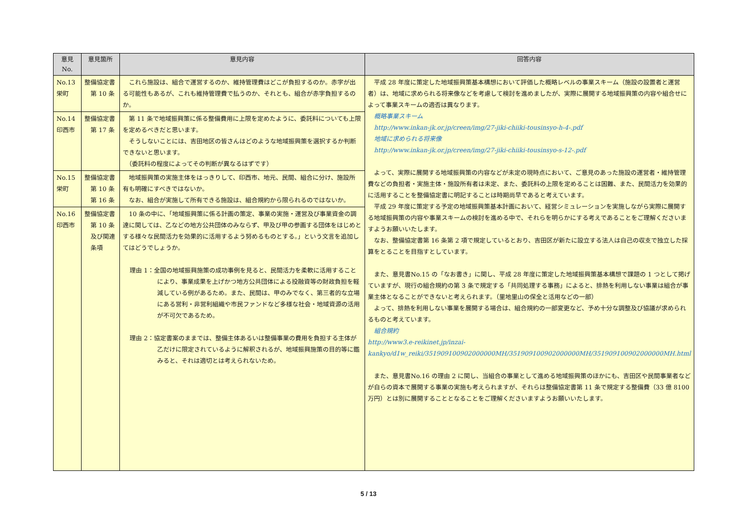| 意見No. | 意見箇所 | 意見内容 | 回答内容 |
| --- | --- | --- | --- |
| No.13 栄町 | 整備協定書 第 10 条 | これら施設は、組合で運営するのか、維持管理費はどこが負担するのか。赤字が出る可能性もあるが、これも維持管理費で払うのか、それとも、組合が赤字負担するのか。 | 平成 28 年度に策定した地域振興策基本構想において評価した概略レベルの事業スキーム（施設の設置者と運営者）は、地域に求められる将来像などを考慮して検討を進めましたが、実際に展開する地域振興策の内容や組合せによって事業スキームの適否は異なります。 概略事業スキーム http://www.inkan-jk.or.jp/creen/img/27-jiki-chiiki-tousinsyo-h-4-.pdf 地域に求められる将来像 http://www.inkan-jk.or.jp/creen/img/27-jiki-chiiki-tousinsyo-s-12-.pdf よって、実際に展開する地域振興策の内容などが未定の現時点において、ご意見のあった施設の運営者・維持管理費などの負担者・実施主体・施設所有者は未定、また、委託料の上限を定めることは困難、また、民間活力を効果的に活用することを整備協定書に明記することは時期尚早であると考えています。 平成 29 年度に策定する予定の地域振興策基本計画において、経営シミュレーションを実施しながら実際に展開する地域振興策の内容や事業スキームの検討を進める中で、それらを明らかにする考えであることをご理解くださいますようお願いいたします。 なお、整備協定書第 16 条第 2 項で規定しているとおり、吉田区が新たに設立する法人は自己の収支で独立した採算をとることを目指すとしています。 また、意見書No.15 の「なお書き」に関し、平成 28 年度に策定した地域振興策基本構想で課題の 1 つとして掲げていますが、現行の組合規約の第 3 条で規定する「共同処理する事務」によると、排熱を利用しない事業は組合が事業主体となることができないと考えられます。（里地里山の保全と活用などの一部） よって、排熱を利用しない事業を展開する場合は、組合規約の一部変更など、予め十分な調整及び協議が求められるものと考えています。 組合規約 http://www3.e-reikinet.jp/inzai-kankyo/d1w_reiki/351909100902000000MH/351909100902000000MH/351909100902000000MH.html また、意見書No.16 の理由 2 に関し、当組合の事業として進める地域振興策のほかにも、吉田区や民間事業者などが自らの資本で展開する事業の実施も考えられますが、それらは整備協定書第 11 条で規定する整備費（33 億 8100 万円）とは別に展開することとなることをご理解くださいますようお願いいたします。 |
| No.14 印西市 | 整備協定書 第 17 条 | 第 11 条で地域振興策に係る整備費用に上限を定めたように、委託料についても上限を定めるべきだと思います。 そうしないことには、吉田地区の皆さんはどのような地域振興策を選択するか判断できないと思います。 （委託料の程度によってその判断が異なるはずです） | |
| No.15 栄町 | 整備協定書 第 10 条 第 16 条 | 地域振興策の実施主体をはっきりして、印西市、地元、民間、組合に分け、施設所有も明確にすべきではないか。 なお、組合が実施して所有できる施設は、組合規約から限られるのではないか。 | |
| No.16 印西市 | 整備協定書 第 10 条 及び関連 条項 | 10 条の中に、「地域振興策に係る計画の策定、事業の実施・運営及び事業資金の調達に関しては、乙などの地方公共団体のみならず、甲及び甲の参画する団体をはじめとする様々な民間活力を効果的に活用するよう努めるものとする。」という文言を追加してはどうでしょうか。 理由 1：全国の地域振興施策の成功事例を見ると、民間活力を柔軟に活用することにより、事業成果を上げかつ地方公共団体による投融資等の財政負担を軽減している例があるため。また、民間は、甲のみでなく、第三者的な立場にある営利・非営利組織や市民ファンドなど多様な社会・地域資源の活用が不可欠であるため。 理由 2：協定書案のままでは、整備主体あるいは整備事業の費用を負担する主体が乙だけに限定されているように解釈されるが、地域振興施策の目的等に鑑みると、それは適切とは考えられないため。 | |
5 / 13